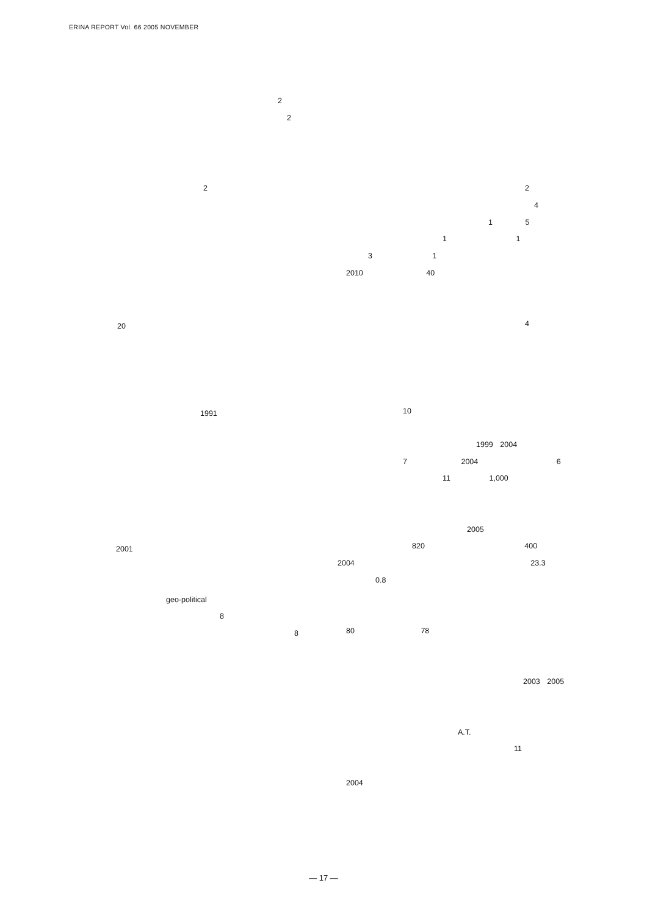ERINA REPORT Vol. 66 2005 NOVEMBER
2
2
2
20
1991
2001
geo-political
8
8
2
4
1 5
1 1
3 1
2010 40
4
10
1999 2004
7 2004 6
11 1,000
2005
820 400
2004 23.3
0.8
80 78
2003 2005
A.T.
11
2004
— 17 —